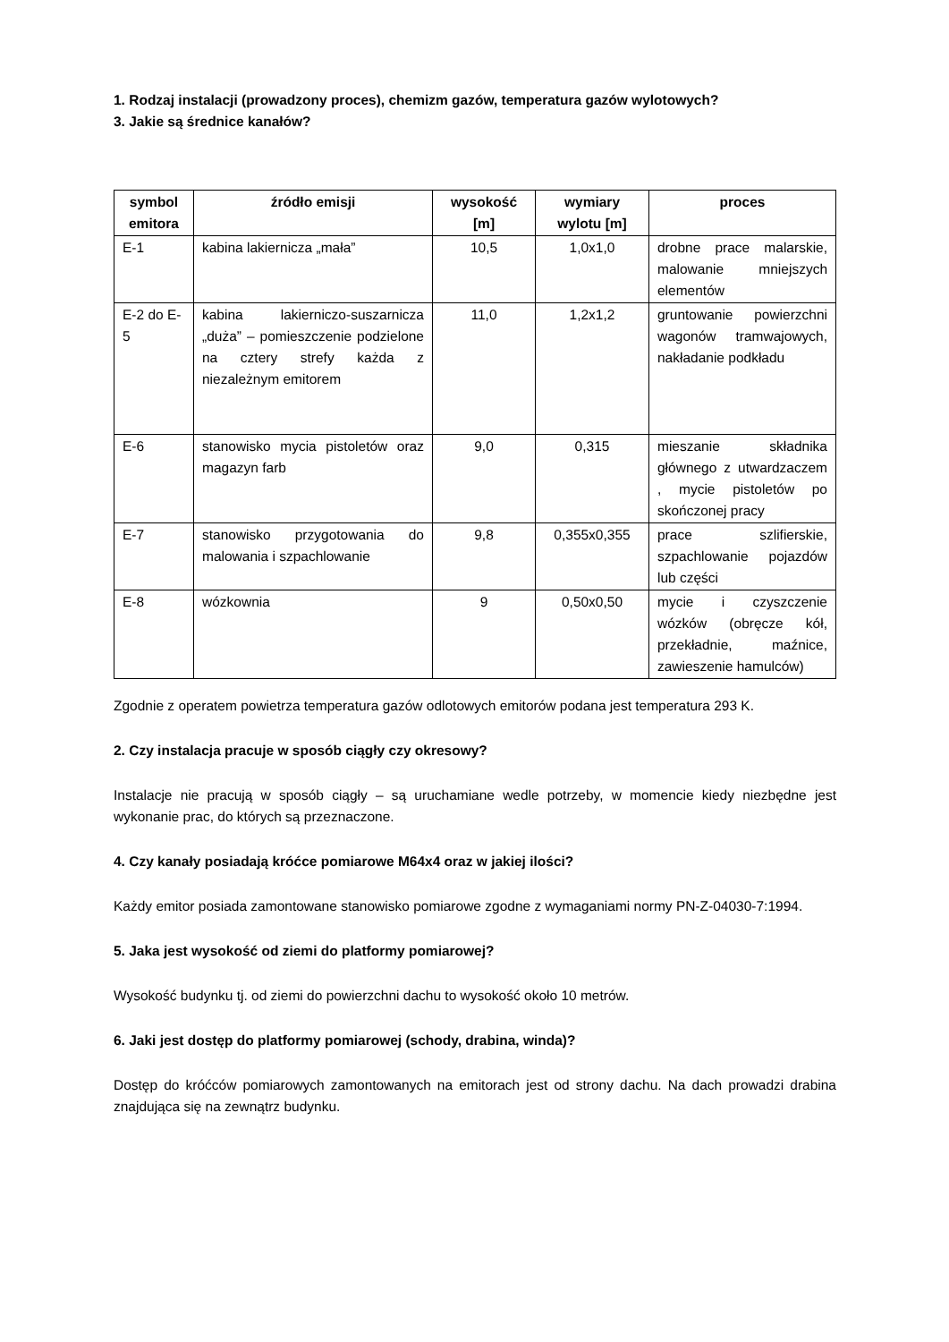1. Rodzaj instalacji (prowadzony proces), chemizm gazów, temperatura gazów wylotowych?
3. Jakie są średnice kanałów?
| symbol emitora | źródło emisji | wysokość [m] | wymiary wylotu [m] | proces |
| --- | --- | --- | --- | --- |
| E-1 | kabina lakiernicza „mała” | 10,5 | 1,0x1,0 | drobne prace malarskie, malowanie mniejszych elementów |
| E-2 do E-5 | kabina lakierniczo-suszarnicza „duża” – pomieszczenie podzielone na cztery strefy każda z niezależnym emitorem | 11,0 | 1,2x1,2 | gruntowanie powierzchni wagonów tramwajowych, nakładanie podkładu |
| E-6 | stanowisko mycia pistoletów oraz magazyn farb | 9,0 | 0,315 | mieszanie składnika głównego z utwardzaczem , mycie pistoletów po skończonej pracy |
| E-7 | stanowisko przygotowania do malowania i szpachlowanie | 9,8 | 0,355x0,355 | prace szlifierskie, szpachlowanie pojazdów lub części |
| E-8 | wózkownia | 9 | 0,50x0,50 | mycie i czyszczenie wózków (obręcze kół, przekładnie, maźnice, zawieszenie hamulców) |
Zgodnie z operatem powietrza temperatura gazów odlotowych emitorów podana jest temperatura 293 K.
2. Czy instalacja pracuje w sposób ciągły czy okresowy?
Instalacje nie pracują w sposób ciągły – są uruchamiane wedle potrzeby, w momencie kiedy niezbędne jest wykonanie prac, do których są przeznaczone.
4. Czy kanały posiadają króćce pomiarowe M64x4 oraz w jakiej ilości?
Każdy emitor posiada zamontowane stanowisko pomiarowe zgodne z wymaganiami normy PN-Z-04030-7:1994.
5. Jaka jest wysokość od ziemi do platformy pomiarowej?
Wysokość budynku tj. od ziemi do powierzchni dachu to wysokość około 10 metrów.
6. Jaki jest dostęp do platformy pomiarowej (schody, drabina, winda)?
Dostęp do króćców pomiarowych zamontowanych na emitorach jest od strony dachu. Na dach prowadzi drabina znajdująca się na zewnątrz budynku.